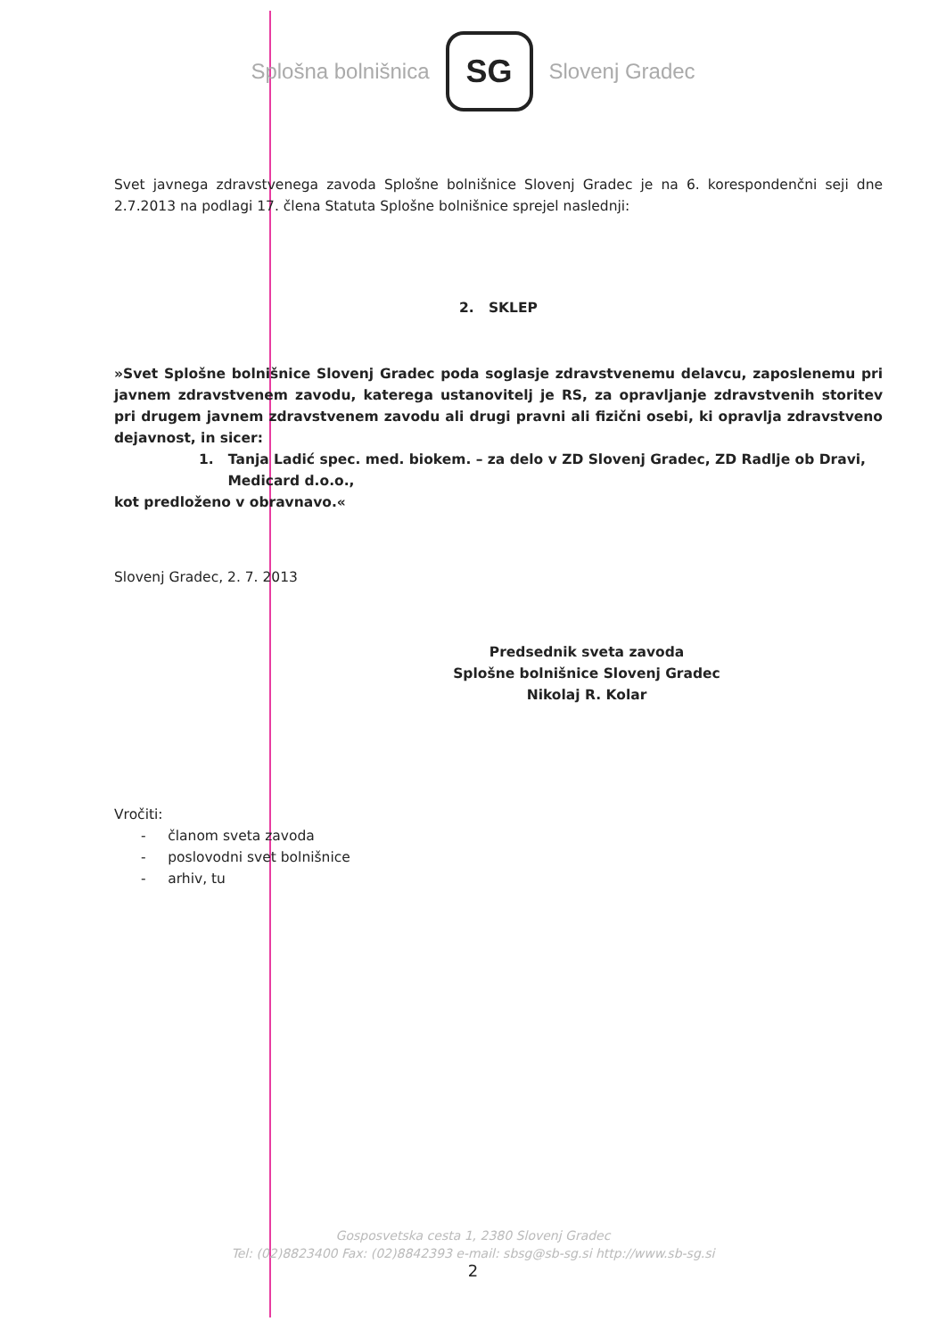Splošna bolnišnica
SG
Slovenj Gradec
Svet javnega zdravstvenega zavoda Splošne bolnišnice Slovenj Gradec je na 6. korespondenčni seji dne 2.7.2013 na podlagi 17. člena Statuta Splošne bolnišnice sprejel naslednji:
2. SKLEP
»Svet Splošne bolnišnice Slovenj Gradec poda soglasje zdravstvenemu delavcu, zaposlenemu pri javnem zdravstvenem zavodu, katerega ustanovitelj je RS, za opravljanje zdravstvenih storitev pri drugem javnem zdravstvenem zavodu ali drugi pravni ali fizični osebi, ki opravlja zdravstveno dejavnost, in sicer:
1. Tanja Ladić spec. med. biokem. – za delo v ZD Slovenj Gradec, ZD Radlje ob Dravi,
Medicard d.o.o.,
kot predloženo v obravnavo.«
Slovenj Gradec, 2. 7. 2013
Predsednik sveta zavoda
Splošne bolnišnice Slovenj Gradec
Nikolaj R. Kolar
Vročiti:
- članom sveta zavoda
- poslovodni svet bolnišnice
- arhiv, tu
Gosposvetska cesta 1, 2380 Slovenj Gradec
Tel: (02)8823400 Fax: (02)8842393 e-mail: sbsg@sb-sg.si http://www.sb-sg.si
2